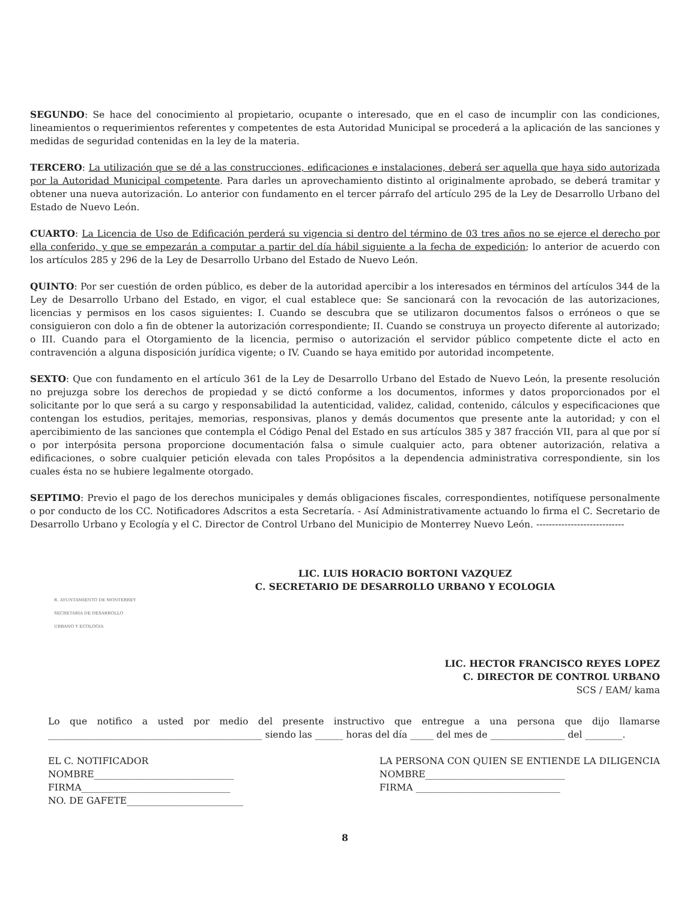SEGUNDO: Se hace del conocimiento al propietario, ocupante o interesado, que en el caso de incumplir con las condiciones, lineamientos o requerimientos referentes y competentes de esta Autoridad Municipal se procederá a la aplicación de las sanciones y medidas de seguridad contenidas en la ley de la materia.
TERCERO: La utilización que se dé a las construcciones, edificaciones e instalaciones, deberá ser aquella que haya sido autorizada por la Autoridad Municipal competente. Para darles un aprovechamiento distinto al originalmente aprobado, se deberá tramitar y obtener una nueva autorización. Lo anterior con fundamento en el tercer párrafo del artículo 295 de la Ley de Desarrollo Urbano del Estado de Nuevo León.
CUARTO: La Licencia de Uso de Edificación perderá su vigencia si dentro del término de 03 tres años no se ejerce el derecho por ella conferido, y que se empezarán a computar a partir del día hábil siguiente a la fecha de expedición; lo anterior de acuerdo con los artículos 285 y 296 de la Ley de Desarrollo Urbano del Estado de Nuevo León.
QUINTO: Por ser cuestión de orden público, es deber de la autoridad apercibir a los interesados en términos del artículos 344 de la Ley de Desarrollo Urbano del Estado, en vigor, el cual establece que: Se sancionará con la revocación de las autorizaciones, licencias y permisos en los casos siguientes: I. Cuando se descubra que se utilizaron documentos falsos o erróneos o que se consiguieron con dolo a fin de obtener la autorización correspondiente; II. Cuando se construya un proyecto diferente al autorizado; o III. Cuando para el Otorgamiento de la licencia, permiso o autorización el servidor público competente dicte el acto en contravención a alguna disposición jurídica vigente; o IV. Cuando se haya emitido por autoridad incompetente.
SEXTO: Que con fundamento en el artículo 361 de la Ley de Desarrollo Urbano del Estado de Nuevo León, la presente resolución no prejuzga sobre los derechos de propiedad y se dictó conforme a los documentos, informes y datos proporcionados por el solicitante por lo que será a su cargo y responsabilidad la autenticidad, validez, calidad, contenido, cálculos y especificaciones que contengan los estudios, peritajes, memorias, responsivas, planos y demás documentos que presente ante la autoridad; y con el apercibimiento de las sanciones que contempla el Código Penal del Estado en sus artículos 385 y 387 fracción VII, para al que por sí o por interpósita persona proporcione documentación falsa o simule cualquier acto, para obtener autorización, relativa a edificaciones, o sobre cualquier petición elevada con tales Propósitos a la dependencia administrativa correspondiente, sin los cuales ésta no se hubiere legalmente otorgado.
SEPTIMO: Previo el pago de los derechos municipales y demás obligaciones fiscales, correspondientes, notifíquese personalmente o por conducto de los CC. Notificadores Adscritos a esta Secretaría. - Así Administrativamente actuando lo firma el C. Secretario de Desarrollo Urbano y Ecología y el C. Director de Control Urbano del Municipio de Monterrey Nuevo León. ----------------------------
LIC. LUIS HORACIO BORTONI VAZQUEZ
C. SECRETARIO DE DESARROLLO URBANO Y ECOLOGIA
R. AYUNTAMIENTO DE MONTERREY SECRETARIA DE DESARROLLO URBANO Y ECOLOGIA
LIC. HECTOR FRANCISCO REYES LOPEZ
C. DIRECTOR DE CONTROL URBANO
SCS / EAM/ kama
Lo que notifico a usted por medio del presente instructivo que entregue a una persona que dijo llamarse ______________________________________________ siendo las ______ horas del día _____ del mes de ________________ del ________.
EL C. NOTIFICADOR
NOMBRE______________________________
FIRMA________________________________
NO. DE GAFETE_________________________
LA PERSONA CON QUIEN SE ENTIENDE LA DILIGENCIA
NOMBRE______________________________
FIRMA _______________________________
8